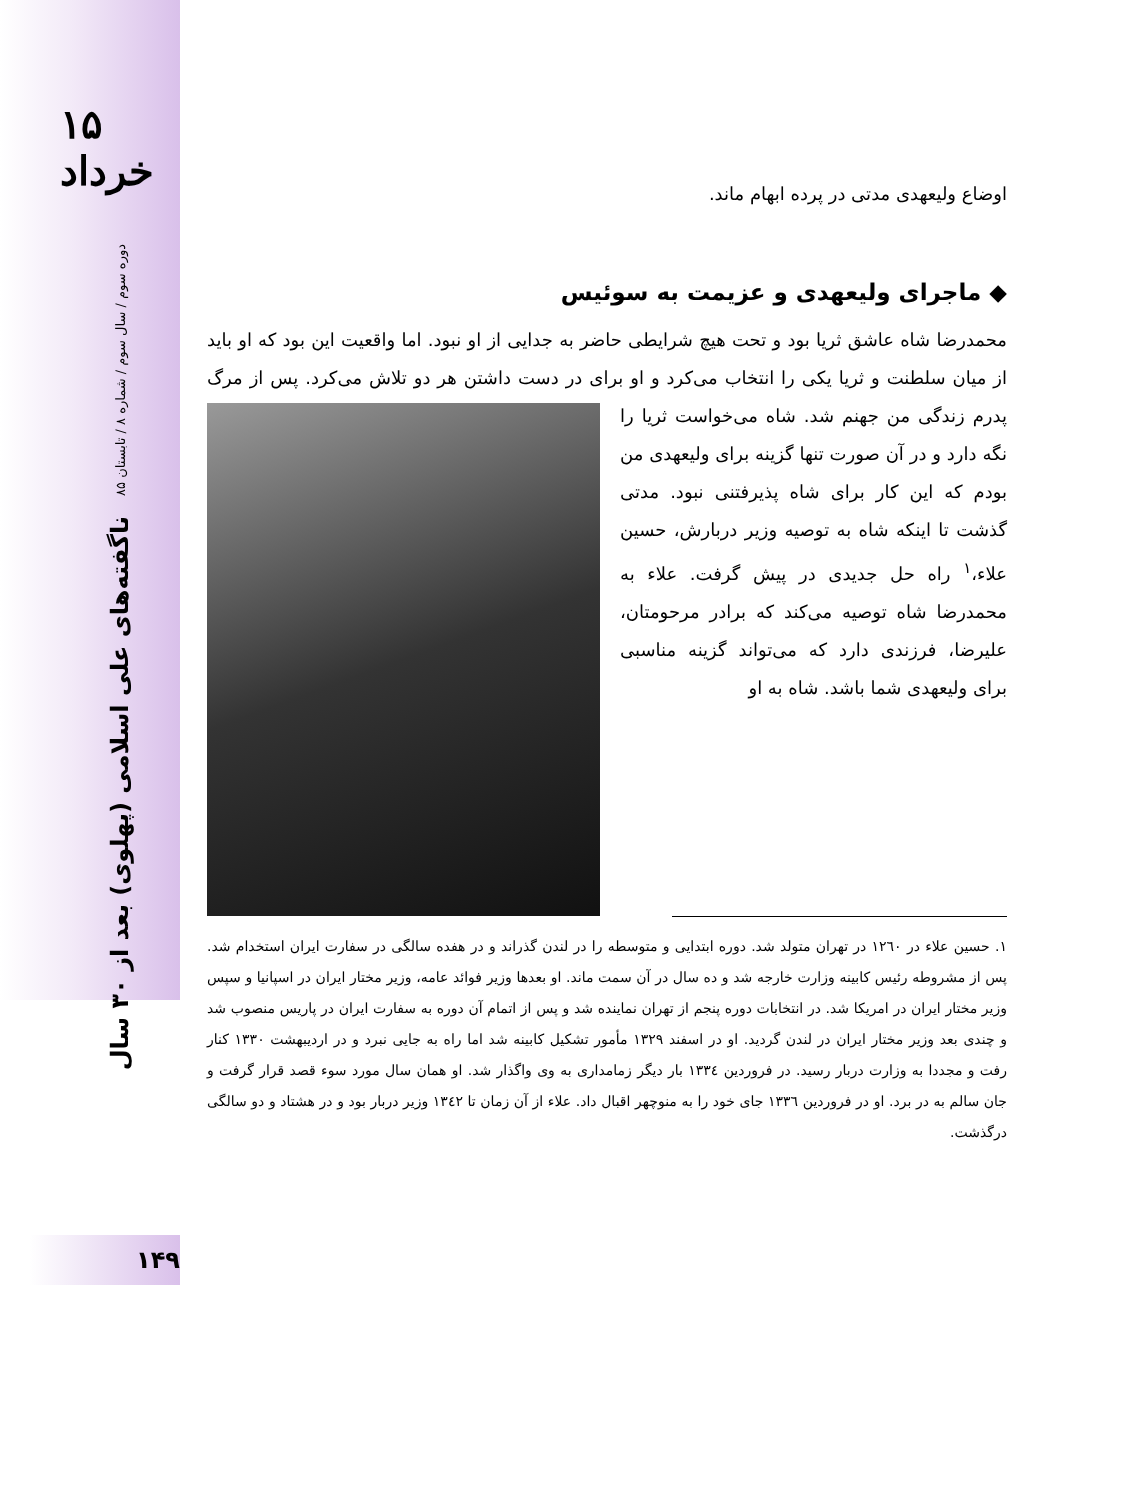۱۵ خرداد
دوره سوم / سال سوم / شماره ۸ / تابستان ۸۵
ناگفته‌های علی اسلامی (پهلوی) بعد از ۳۰ سال
۱۴۹
اوضاع ولیعهدی مدتی در پرده ابهام ماند.
◆ ماجرای ولیعهدی و عزیمت به سوئیس
محمدرضا شاه عاشق ثریا بود و تحت هیچ شرایطی حاضر به جدایی از او نبود. اما واقعیت این بود که او باید از میان سلطنت و ثریا یکی را انتخاب می‌کرد و او برای در دست داشتن هر دو تلاش می‌کرد. پس از مرگ پدرم زندگی من جهنم شد. شاه می‌خواست ثریا را نگه دارد و در آن صورت تنها گزینه برای ولیعهدی من بودم که این کار برای شاه پذیرفتنی نبود. مدتی گذشت تا اینکه شاه به توصیه وزیر دربارش، حسین علاء،<sup>۱</sup> راه حل جدیدی در پیش گرفت. علاء به محمدرضا شاه توصیه می‌کند که برادر مرحومتان، علیرضا، فرزندی دارد که می‌تواند گزینه مناسبی برای ولیعهدی شما باشد. شاه به او
۱. حسین علاء در ۱۲٦۰ در تهران متولد شد. دوره ابتدایی و متوسطه را در لندن گذراند و در هفده سالگی در سفارت ایران استخدام شد. پس از مشروطه رئیس کابینه وزارت خارجه شد و ده سال در آن سمت ماند. او بعدها وزیر فوائد عامه، وزیر مختار ایران در اسپانیا و سپس وزیر مختار ایران در امریکا شد. در انتخابات دوره پنجم از تهران نماینده شد و پس از اتمام آن دوره به سفارت ایران در پاریس منصوب شد و چندی بعد وزیر مختار ایران در لندن گردید. او در اسفند ۱۳۲۹ مأمور تشکیل کابینه شد اما راه به جایی نبرد و در اردیبهشت ۱۳۳۰ کنار رفت و مجددا به وزارت دربار رسید. در فروردین ۱۳۳٤ بار دیگر زمامداری به وی واگذار شد. او همان سال مورد سوء قصد قرار گرفت و جان سالم به در برد. او در فروردین ۱۳۳٦ جای خود را به منوچهر اقبال داد. علاء از آن زمان تا ۱۳٤۲ وزیر دربار بود و در هشتاد و دو سالگی درگذشت.